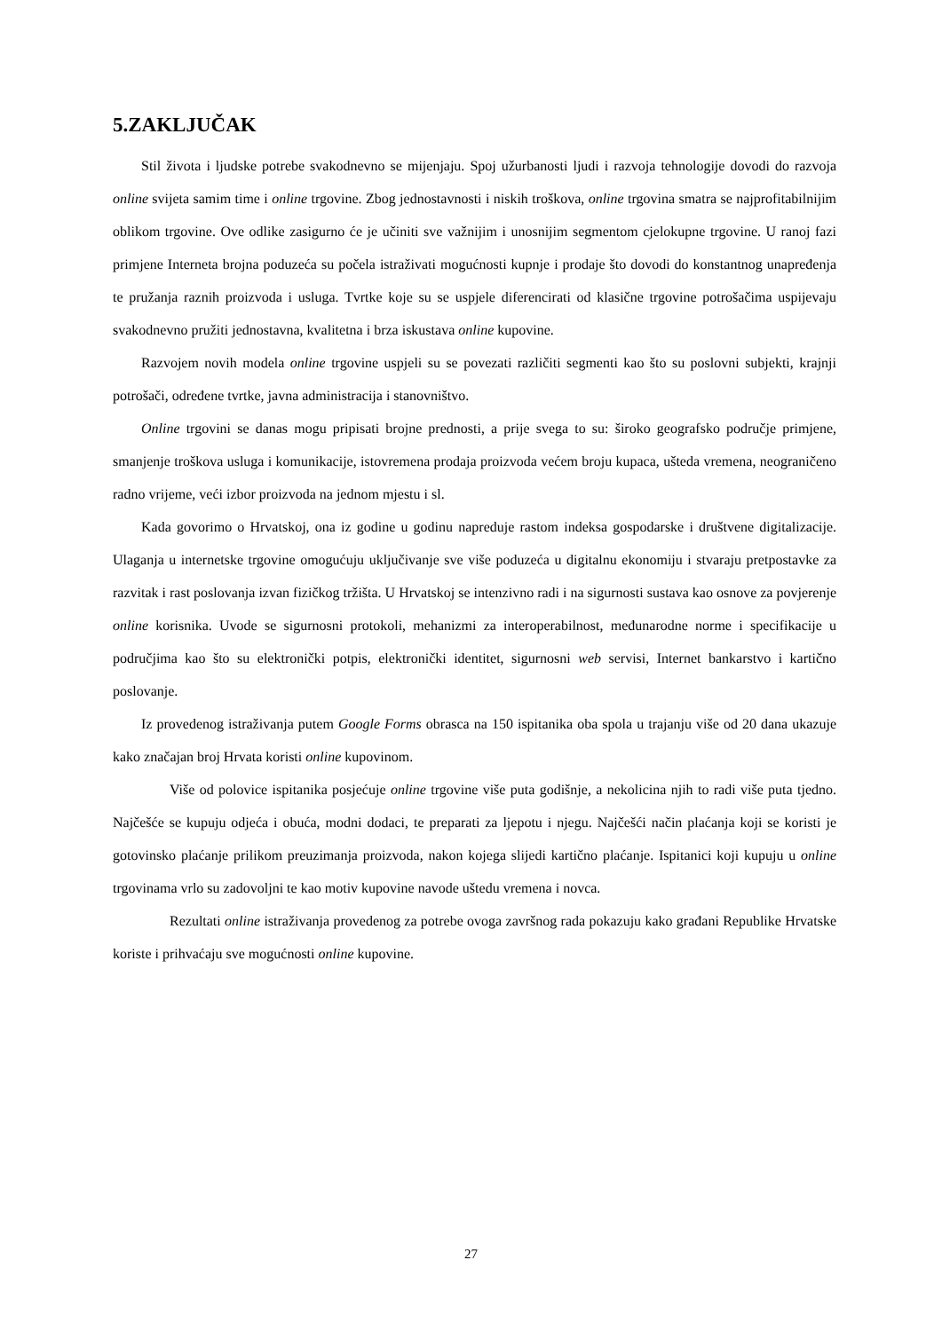5.ZAKLJUČAK
Stil života i ljudske potrebe svakodnevno se mijenjaju. Spoj užurbanosti ljudi i razvoja tehnologije dovodi do razvoja online svijeta samim time i online trgovine. Zbog jednostavnosti i niskih troškova, online trgovina smatra se najprofitabilnijim oblikom trgovine. Ove odlike zasigurno će je učiniti sve važnijim i unosnijim segmentom cjelokupne trgovine. U ranoj fazi primjene Interneta brojna poduzeća su počela istraživati mogućnosti kupnje i prodaje što dovodi do konstantnog unapređenja te pružanja raznih proizvoda i usluga. Tvrtke koje su se uspjele diferencirati od klasične trgovine potrošačima uspijevaju svakodnevno pružiti jednostavna, kvalitetna i brza iskustava online kupovine.
Razvojem novih modela online trgovine uspjeli su se povezati različiti segmenti kao što su poslovni subjekti, krajnji potrošači, određene tvrtke, javna administracija i stanovništvo.
Online trgovini se danas mogu pripisati brojne prednosti, a prije svega to su: široko geografsko područje primjene, smanjenje troškova usluga i komunikacije, istovremena prodaja proizvoda većem broju kupaca, ušteda vremena, neograničeno radno vrijeme, veći izbor proizvoda na jednom mjestu i sl.
Kada govorimo o Hrvatskoj, ona iz godine u godinu napreduje rastom indeksa gospodarske i društvene digitalizacije. Ulaganja u internetske trgovine omogućuju uključivanje sve više poduzeća u digitalnu ekonomiju i stvaraju pretpostavke za razvitak i rast poslovanja izvan fizičkog tržišta. U Hrvatskoj se intenzivno radi i na sigurnosti sustava kao osnove za povjerenje online korisnika. Uvode se sigurnosni protokoli, mehanizmi za interoperabilnost, međunarodne norme i specifikacije u područjima kao što su elektronički potpis, elektronički identitet, sigurnosni web servisi, Internet bankarstvo i kartično poslovanje.
Iz provedenog istraživanja putem Google Forms obrasca na 150 ispitanika oba spola u trajanju više od 20 dana ukazuje kako značajan broj Hrvata koristi online kupovinom.
Više od polovice ispitanika posjećuje online trgovine više puta godišnje, a nekolicina njih to radi više puta tjedno. Najčešće se kupuju odjeća i obuća, modni dodaci, te preparati za ljepotu i njegu. Najčešći način plaćanja koji se koristi je gotovinsko plaćanje prilikom preuzimanja proizvoda, nakon kojega slijedi kartično plaćanje. Ispitanici koji kupuju u online trgovinama vrlo su zadovoljni te kao motiv kupovine navode uštedu vremena i novca.
Rezultati online istraživanja provedenog za potrebe ovoga završnog rada pokazuju kako građani Republike Hrvatske koriste i prihvaćaju sve mogućnosti online kupovine.
27